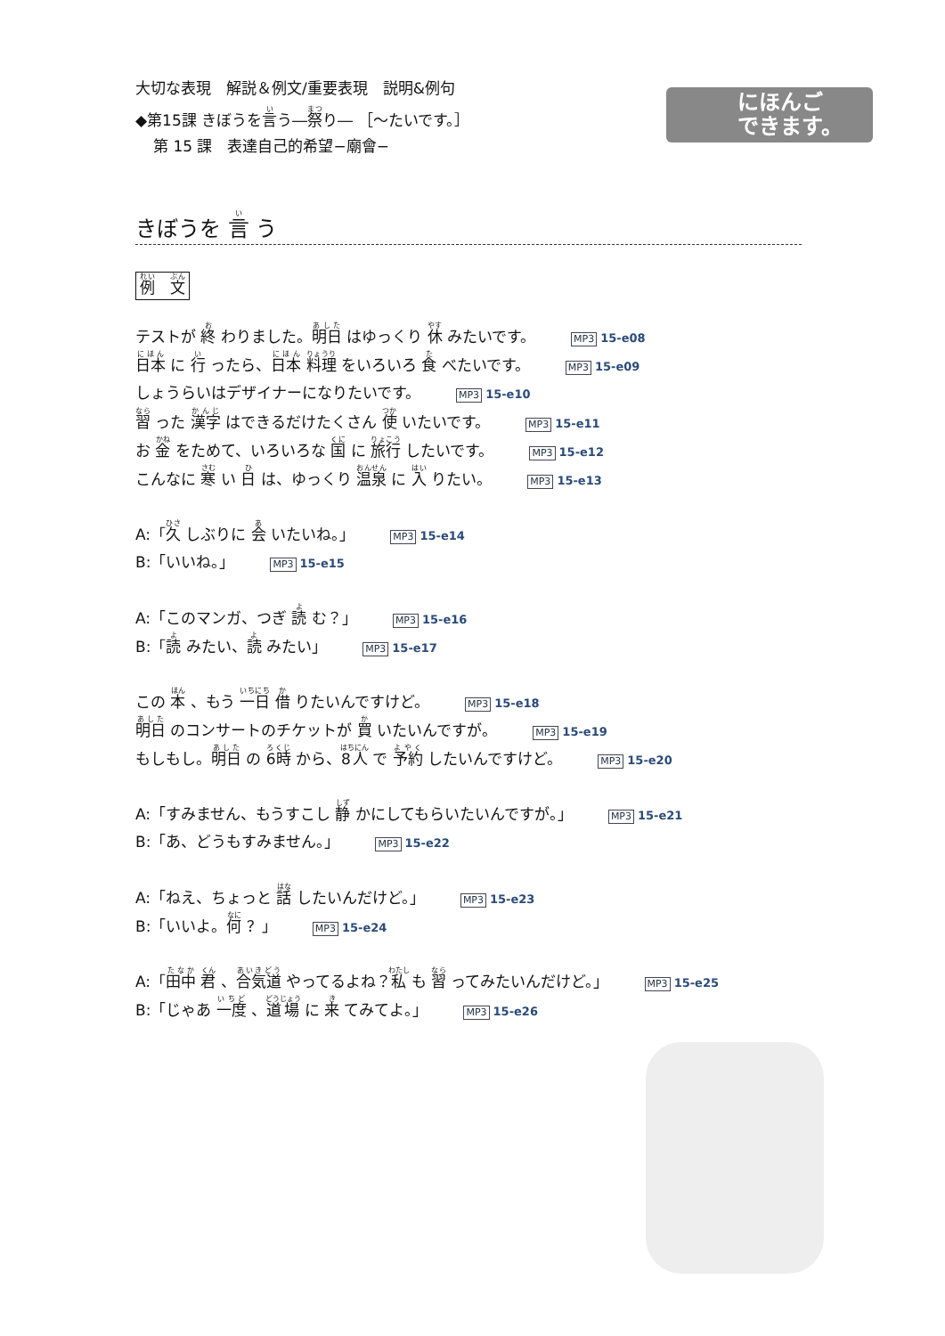にほんご
できます。
大切な表現　解説＆例文/重要表現　説明&例句
◆第15課 きぼうを言う―祭り― ［～たいです。］
第 15 課　表達自己的希望−廟會−
きぼうを 言 う
例　文
テストが 終 わりました。明日 はゆっくり 休 みたいです。 MP3 15-e08
日本 に 行 ったら、日本 料理 をいろいろ 食 べたいです。 MP3 15-e09
しょうらいはデザイナーになりたいです。 MP3 15-e10
習 った 漢字 はできるだけたくさん 使 いたいです。 MP3 15-e11
お 金 をためて、いろいろな 国 に 旅行 したいです。 MP3 15-e12
こんなに 寒 い 日 は、ゆっくり 温泉 に 入 りたい。 MP3 15-e13
A:「久 しぶりに 会 いたいね。」 MP3 15-e14
B:「いいね。」 MP3 15-e15
A:「このマンガ、つぎ 読 む？」 MP3 15-e16
B:「読 みたい、読 みたい」 MP3 15-e17
この 本 、もう 一日 借 りたいんですけど。 MP3 15-e18
明日 のコンサートのチケットが 買 いたいんですが。 MP3 15-e19
もしもし。明日 の 6時 から、8人 で 予約 したいんですけど。 MP3 15-e20
A:「すみません、もうすこし 静 かにしてもらいたいんですが。」 MP3 15-e21
B:「あ、どうもすみません。」 MP3 15-e22
A:「ねえ、ちょっと 話 したいんだけど。」 MP3 15-e23
B:「いいよ。何 ？」 MP3 15-e24
A:「田中 君 、合気道 やってるよね？私 も 習 ってみたいんだけど。」 MP3 15-e25
B:「じゃあ 一度 、道場 に 来 てみてよ。」 MP3 15-e26